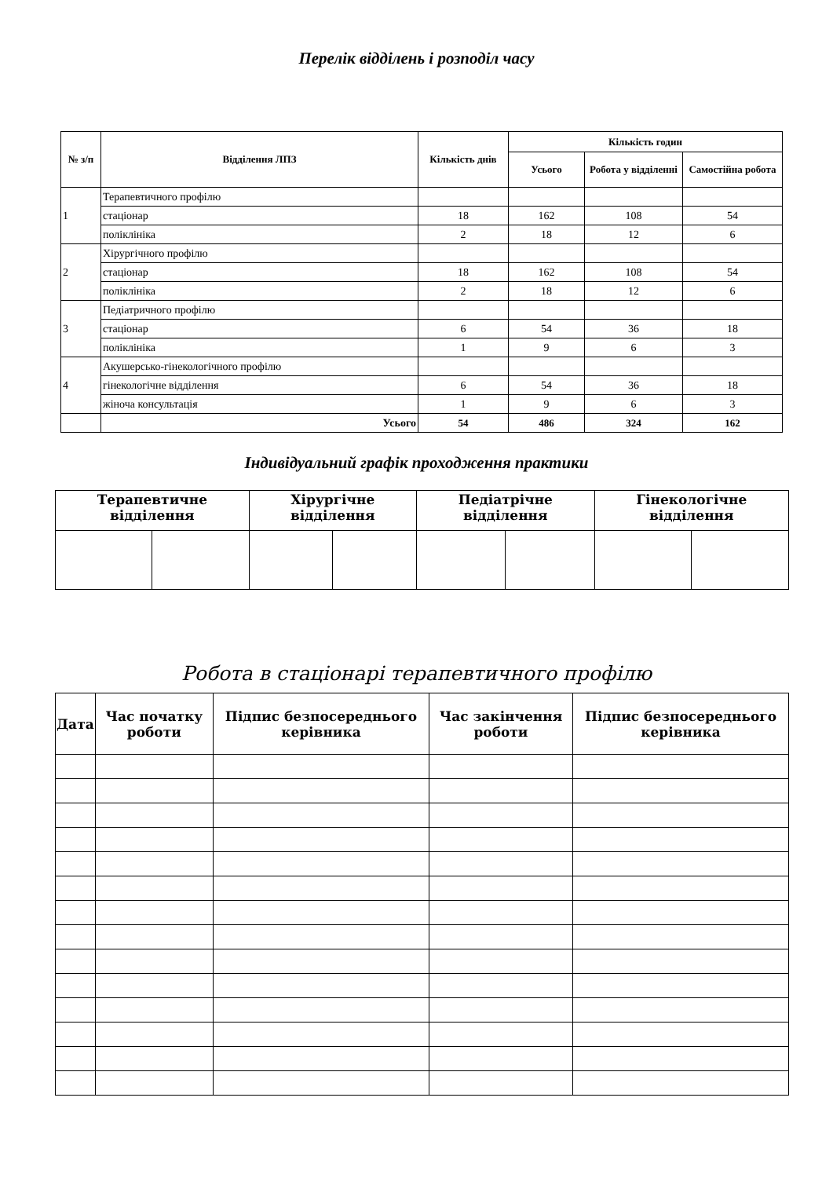Перелік відділень і розподіл часу
| № з/п | Відділення ЛПЗ | Кількість днів | Кількість годин | | |
| --- | --- | --- | --- | --- | --- |
| | | | Усього | Робота у відділенні | Самостійна робота |
| 1 | Терапевтичного профілю | | | | |
| | стаціонар | 18 | 162 | 108 | 54 |
| | поліклініка | 2 | 18 | 12 | 6 |
| 2 | Хірургічного профілю | | | | |
| | стаціонар | 18 | 162 | 108 | 54 |
| | поліклініка | 2 | 18 | 12 | 6 |
| 3 | Педіатричного профілю | | | | |
| | стаціонар | 6 | 54 | 36 | 18 |
| | поліклініка | 1 | 9 | 6 | 3 |
| 4 | Акушерсько-гінекологічного профілю | | | | |
| | гінекологічне відділення | 6 | 54 | 36 | 18 |
| | жіноча консультація | 1 | 9 | 6 | 3 |
| | Усього | 54 | 486 | 324 | 162 |
Індивідуальний графік проходження практики
| Терапевтичне відділення | | Хірургічне відділення | | Педіатрічне відділення | | Гінекологічне відділення | |
| --- | --- | --- | --- | --- | --- | --- | --- |
Робота в стаціонарі терапевтичного профілю
| Дата | Час початку роботи | Підпис безпосереднього керівника | Час закінчення роботи | Підпис безпосереднього керівника |
| --- | --- | --- | --- | --- |